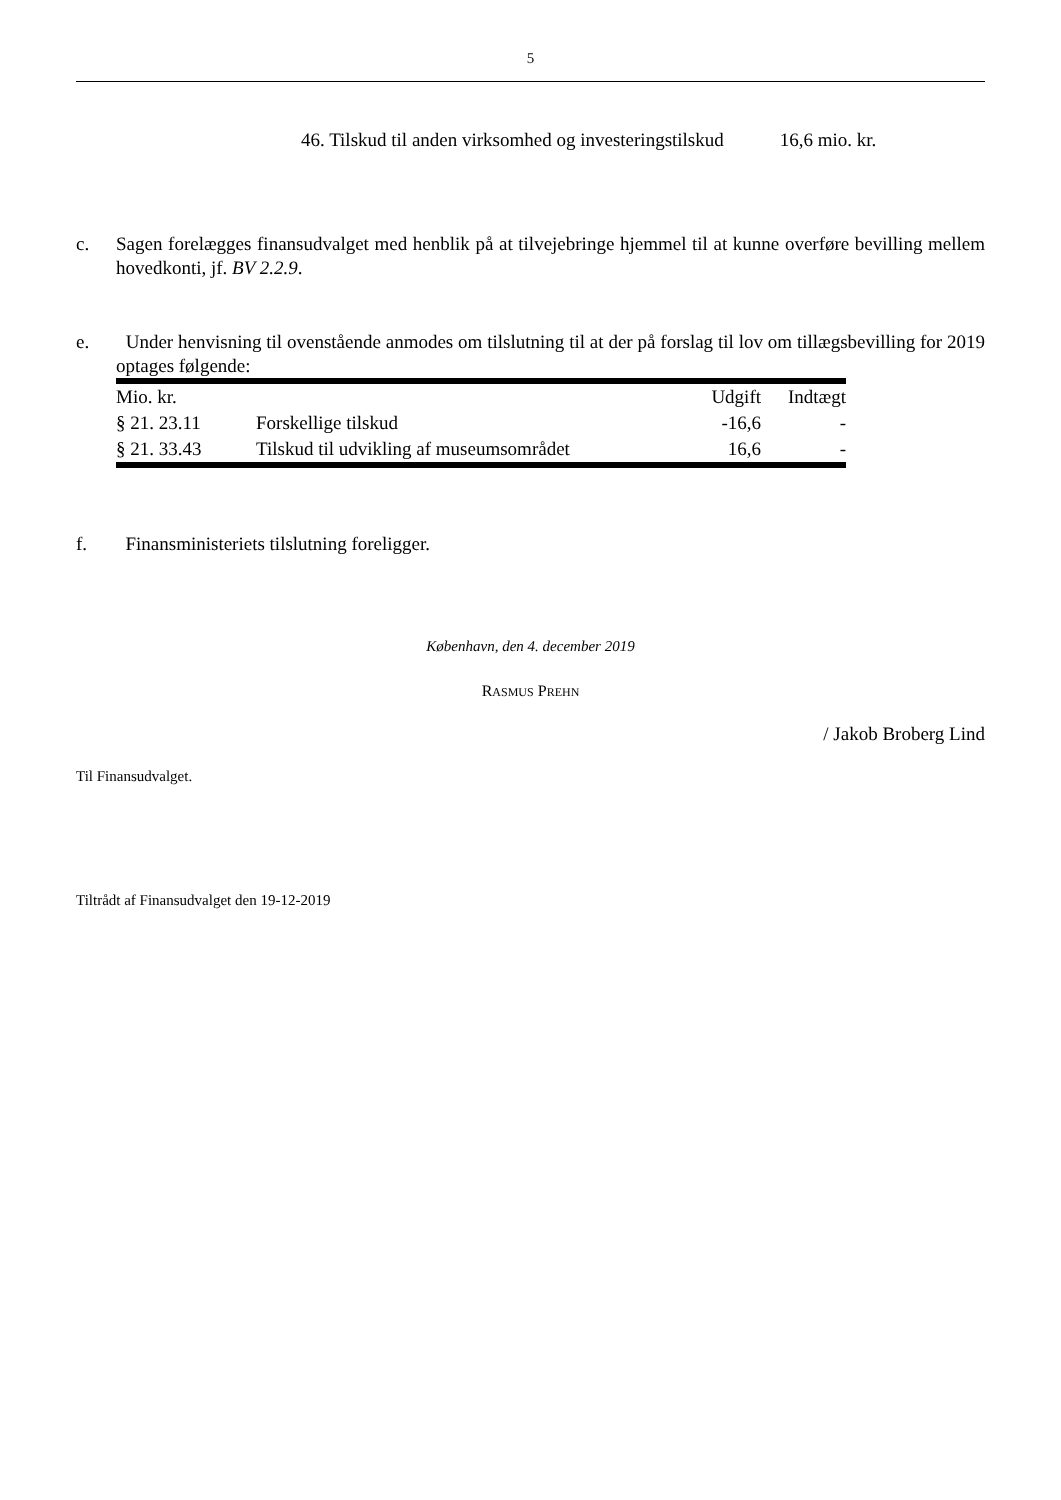5
46. Tilskud til anden virksomhed og investeringstilskud 16,6 mio. kr.
c. Sagen forelægges finansudvalget med henblik på at tilvejebringe hjemmel til at kunne overføre bevilling mellem hovedkonti, jf. BV 2.2.9.
e. Under henvisning til ovenstående anmodes om tilslutning til at der på forslag til lov om tillægsbevilling for 2019 optages følgende:
| Mio. kr. | | Udgift | Indtægt |
| --- | --- | --- | --- |
| § 21. 23.11 | Forskellige tilskud | -16,6 | - |
| § 21. 33.43 | Tilskud til udvikling af museumsområdet | 16,6 | - |
f. Finansministeriets tilslutning foreligger.
København, den 4. december 2019
RASMUS PREHN
/ Jakob Broberg Lind
Til Finansudvalget.
Tiltrådt af Finansudvalget den 19-12-2019